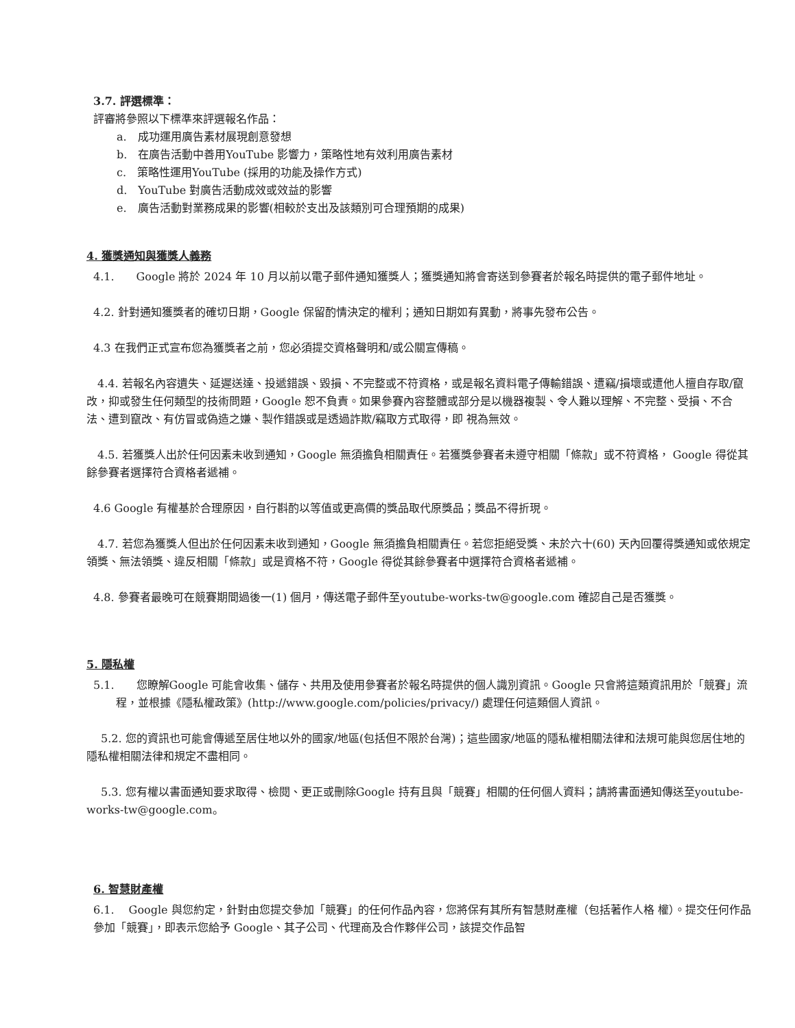3.7. 評選標準：
評審將參照以下標準來評選報名作品：
a.　成功運用廣告素材展現創意發想
b.　在廣告活動中善用YouTube 影響力，策略性地有效利用廣告素材
c.　策略性運用YouTube (採用的功能及操作方式)
d.　YouTube 對廣告活動成效或效益的影響
e.　廣告活動對業務成果的影響(相較於支出及該類別可合理預期的成果)
4. 獲獎通知與獲獎人義務
4.1.　　Google 將於 2024 年 10 月以前以電子郵件通知獲獎人；獲獎通知將會寄送到參賽者於報名時提供的電子郵件地址。
4.2. 針對通知獲獎者的確切日期，Google 保留酌情決定的權利；通知日期如有異動，將事先發布公告。
4.3 在我們正式宣布您為獲獎者之前，您必須提交資格聲明和/或公關宣傳稿。
　4.4. 若報名內容遺失、延遲送達、投遞錯誤、毀損、不完整或不符資格，或是報名資料電子傳輸錯誤、遭竊/損壞或遭他人擅自存取/竄改，抑或發生任何類型的技術問題，Google 恕不負責。如果參賽內容整體或部分是以機器複製、令人難以理解、不完整、受損、不合法、遭到竄改、有仿冒或偽造之嫌、製作錯誤或是透過詐欺/竊取方式取得，即 視為無效。
　4.5. 若獲獎人出於任何因素未收到通知，Google 無須擔負相關責任。若獲獎參賽者未遵守相關「條款」或不符資格， Google 得從其餘參賽者選擇符合資格者遞補。
4.6 Google 有權基於合理原因，自行斟酌以等值或更高價的獎品取代原獎品；獎品不得折現。
　4.7. 若您為獲獎人但出於任何因素未收到通知，Google 無須擔負相關責任。若您拒絕受獎、未於六十(60) 天內回覆得獎通知或依規定領獎、無法領獎、違反相關「條款」或是資格不符，Google 得從其餘參賽者中選擇符合資格者遞補。
4.8. 參賽者最晚可在競賽期間過後一(1) 個月，傳送電子郵件至youtube-works-tw@google.com 確認自己是否獲獎。
5. 隱私權
5.1.　　您瞭解Google 可能會收集、儲存、共用及使用參賽者於報名時提供的個人識別資訊。Google 只會將這類資訊用於「競賽」流程，並根據《隱私權政策》(http://www.google.com/policies/privacy/) 處理任何這類個人資訊。
　 5.2. 您的資訊也可能會傳遞至居住地以外的國家/地區(包括但不限於台灣)；這些國家/地區的隱私權相關法律和法規可能與您居住地的隱私權相關法律和規定不盡相同。
　 5.3. 您有權以書面通知要求取得、檢閱、更正或刪除Google 持有且與「競賽」相關的任何個人資料；請將書面通知傳送至youtube-works-tw@google.com。
6. 智慧財產權
6.1.　 Google 與您約定，針對由您提交參加「競賽」的任何作品內容，您將保有其所有智慧財產權（包括著作人格 權）。提交任何作品參加「競賽」，即表示您給予 Google、其子公司、代理商及合作夥伴公司，該提交作品智